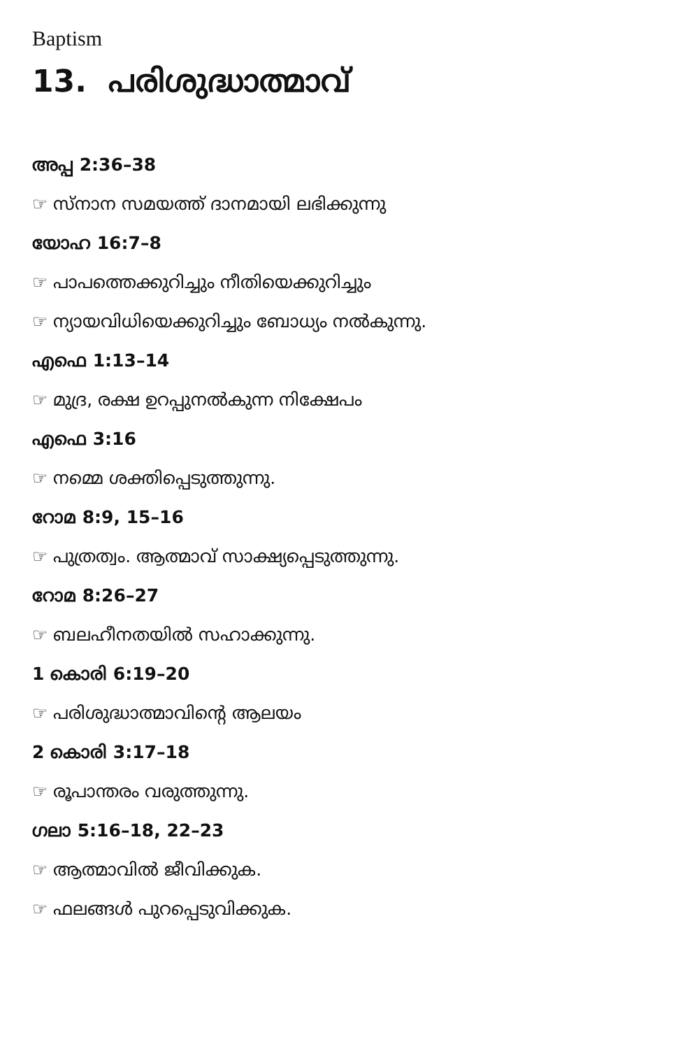Baptism
13. പരിശുദ്ധാത്മാവ്
അപ്പ 2:36–38
☞ സ്നാന സമയത്ത് ദാനമായി ലഭിക്കുന്നു
യോഹ 16:7–8
☞ പാപത്തെക്കുറിച്ചും നീതിയെക്കുറിച്ചും
☞ ന്യായവിധിയെക്കുറിച്ചും ബോധ്യം നൽകുന്നു.
എഫെ 1:13–14
☞ മുദ്ര, രക്ഷ ഉറപ്പുനൽകുന്ന നിക്ഷേപം
എഫെ 3:16
☞ നമ്മെ ശക്തിപ്പെടുത്തുന്നു.
റോമ 8:9, 15–16
☞ പുത്രത്വം. ആത്മാവ് സാക്ഷ്യപ്പെടുത്തുന്നു.
റോമ 8:26–27
☞ ബലഹീനതയിൽ സഹാക്കുന്നു.
1 കൊരി 6:19–20
☞ പരിശുദ്ധാത്മാവിന്റെ ആലയം
2 കൊരി 3:17–18
☞ രൂപാന്തരം വരുത്തുന്നു.
ഗലാ 5:16–18, 22–23
☞ ആത്മാവിൽ ജീവിക്കുക.
☞ ഫലങ്ങൾ പുറപ്പെടുവിക്കുക.